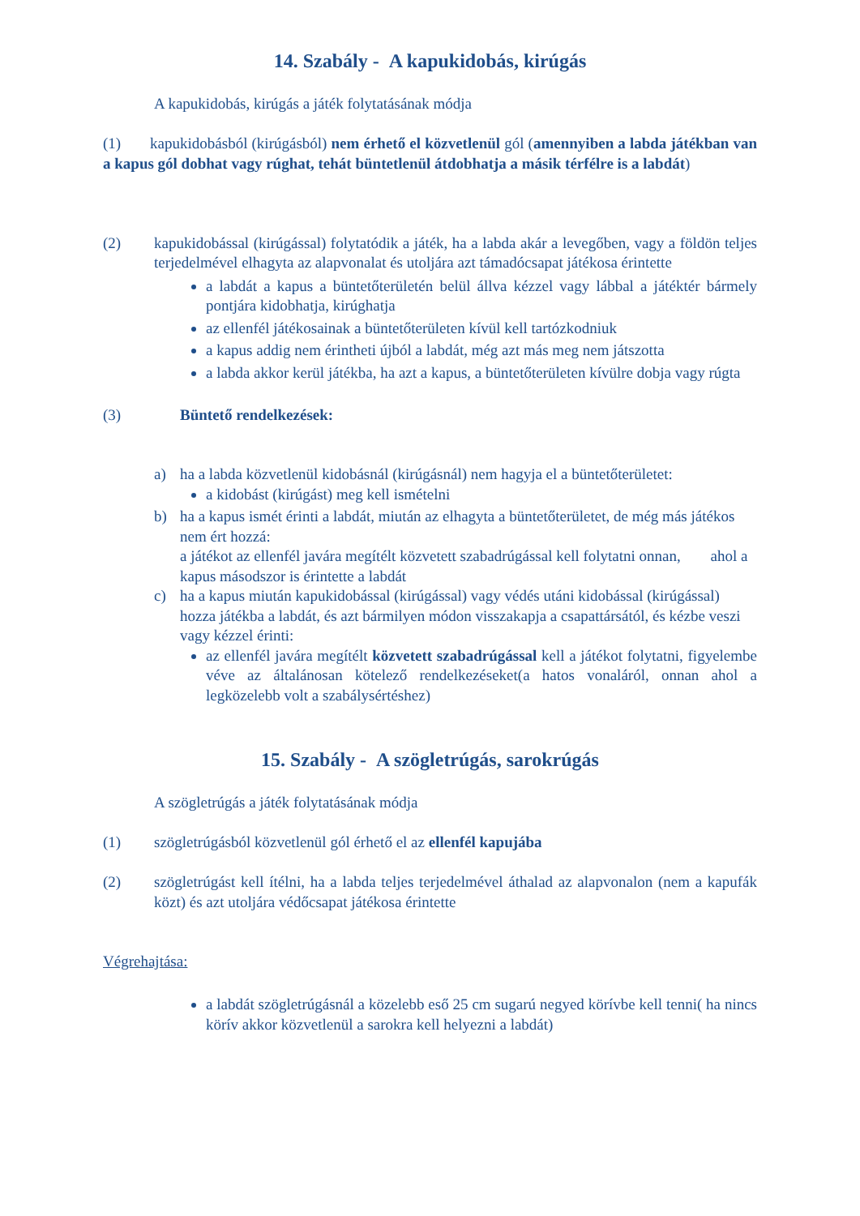14. Szabály - A kapukidobás, kirúgás
A kapukidobás, kirúgás a játék folytatásának módja
(1) kapukidobásból (kirúgásból) nem érhető el közvetlenül gól (amennyiben a labda játékban van a kapus gól dobhat vagy rúghat, tehát büntetlenül átdobhatja a másik térfélre is a labdát)
(2) kapukidobással (kirúgással) folytatódik a játék, ha a labda akár a levegőben, vagy a földön teljes terjedelmével elhagyta az alapvonalat és utoljára azt támadócsapat játékosa érintette
a labdát a kapus a büntetőterületén belül állva kézzel vagy lábbal a játéktér bármely pontjára kidobhatja, kirúghatja
az ellenfél játékosainak a büntetőterületen kívül kell tartózkodniuk
a kapus addig nem érintheti újból a labdát, még azt más meg nem játszotta
a labda akkor kerül játékba, ha azt a kapus, a büntetőterületen kívülre dobja vagy rúgta
(3) Büntető rendelkezések:
a) ha a labda közvetlenül kidobásnál (kirúgásnál) nem hagyja el a büntetőterületet:
a kidobást (kirúgást) meg kell ismételni
b) ha a kapus ismét érinti a labdát, miután az elhagyta a büntetőterületet, de még más játékos nem ért hozzá:
a játékot az ellenfél javára megítélt közvetett szabadrúgással kell folytatni onnan, ahol a kapus másodszor is érintette a labdát
c) ha a kapus miután kapukidobással (kirúgással) vagy védés utáni kidobással (kirúgással) hozza játékba a labdát, és azt bármilyen módon visszakapja a csapattársától, és kézbe veszi vagy kézzel érinti:
az ellenfél javára megítélt közvetett szabadrúgással kell a játékot folytatni, figyelembe véve az általánosan kötelező rendelkezéseket(a hatos vonaláról, onnan ahol a legközelebb volt a szabálysértéshez)
15. Szabály - A szögletrúgás, sarokrúgás
A szögletrúgás a játék folytatásának módja
(1) szögletrúgásból közvetlenül gól érhető el az ellenfél kapujába
(2) szögletrúgást kell ítélni, ha a labda teljes terjedelmével áthalad az alapvonalon (nem a kapufák közt) és azt utoljára védőcsapat játékosa érintette
Végrehajtása:
a labdát szögletrúgásnál a közelebb eső 25 cm sugarú negyed körívbe kell tenni( ha nincs körív akkor közvetlenül a sarokra kell helyezni a labdát)